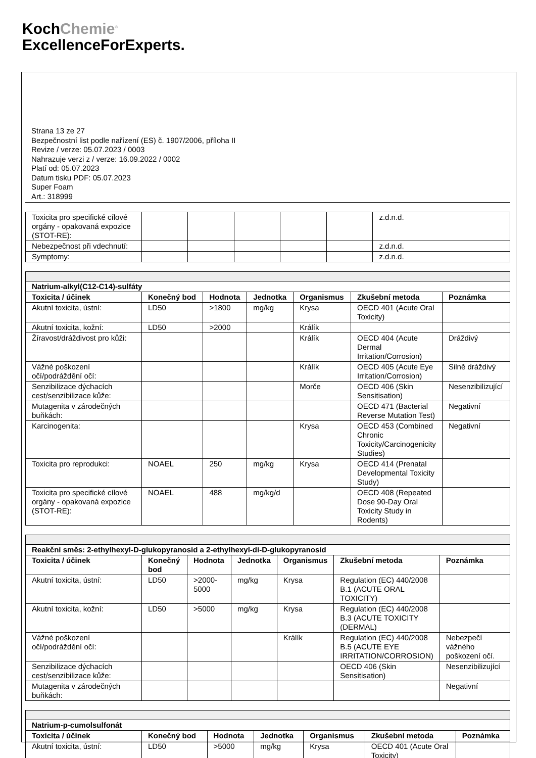KochChemie<sup>®</sup>
ExcellenceForExperts.
Strana 13 ze 27
Bezpečnostní list podle nařízení (ES) č. 1907/2006, příloha II
Revize / verze: 05.07.2023 / 0003
Nahrazuje verzi z / verze: 16.09.2022 / 0002
Platí od: 05.07.2023
Datum tisku PDF: 05.07.2023
Super Foam
Art.: 318999
| Toxicita pro specifické cílové orgány - opakovaná expozice (STOT-RE): | | | | | | z.d.n.d. |
| Nebezpečnost při vdechnutí: | | | | | | z.d.n.d. |
| Symptomy: | | | | | | z.d.n.d. |
| Natrium-alkyl(C12-C14)-sulfáty | | | | | | |
| --- | --- | --- | --- | --- | --- | --- |
| Toxicita / účinek | Konečný bod | Hodnota | Jednotka | Organismus | Zkušební metoda | Poznámka |
| Akutní toxicita, ústní: | LD50 | >1800 | mg/kg | Krysa | OECD 401 (Acute Oral Toxicity) | |
| Akutní toxicita, kožní: | LD50 | >2000 | | Králík | | |
| Žíravost/dráždivost pro kůži: | | | | Králík | OECD 404 (Acute Dermal Irritation/Corrosion) | Dráždivý |
| Vážné poškození očí/podráždění očí: | | | | Králík | OECD 405 (Acute Eye Irritation/Corrosion) | Silně dráždivý |
| Senzibilizace dýchacích cest/senzibilizace kůže: | | | | Morče | OECD 406 (Skin Sensitisation) | Nesenzibilizující |
| Mutagenita v zárodečných buňkách: | | | | | OECD 471 (Bacterial Reverse Mutation Test) | Negativní |
| Karcinogenita: | | | | Krysa | OECD 453 (Combined Chronic Toxicity/Carcinogenicity Studies) | Negativní |
| Toxicita pro reprodukci: | NOAEL | 250 | mg/kg | Krysa | OECD 414 (Prenatal Developmental Toxicity Study) | |
| Toxicita pro specifické cílové orgány - opakovaná expozice (STOT-RE): | NOAEL | 488 | mg/kg/d | | OECD 408 (Repeated Dose 90-Day Oral Toxicity Study in Rodents) | |
| Reakční směs: 2-ethylhexyl-D-glukopyranosid a 2-ethylhexyl-di-D-glukopyranosid | | | | | | |
| --- | --- | --- | --- | --- | --- | --- |
| Toxicita / účinek | Konečný bod | Hodnota | Jednotka | Organismus | Zkušební metoda | Poznámka |
| Akutní toxicita, ústní: | LD50 | >2000-5000 | mg/kg | Krysa | Regulation (EC) 440/2008 B.1 (ACUTE ORAL TOXICITY) | |
| Akutní toxicita, kožní: | LD50 | >5000 | mg/kg | Krysa | Regulation (EC) 440/2008 B.3 (ACUTE TOXICITY (DERMAL) | |
| Vážné poškození očí/podráždění očí: | | | | Králík | Regulation (EC) 440/2008 B.5 (ACUTE EYE IRRITATION/CORROSION) | Nebezpečí vážného poškození očí. |
| Senzibilizace dýchacích cest/senzibilizace kůže: | | | | | OECD 406 (Skin Sensitisation) | Nesenzibilizující |
| Mutagenita v zárodečných buňkách: | | | | | | Negativní |
| Natrium-p-cumolsulfonát | | | | | | |
| --- | --- | --- | --- | --- | --- | --- |
| Toxicita / účinek | Konečný bod | Hodnota | Jednotka | Organismus | Zkušební metoda | Poznámka |
| Akutní toxicita, ústní: | LD50 | >5000 | mg/kg | Krysa | OECD 401 (Acute Oral Toxicity) | |